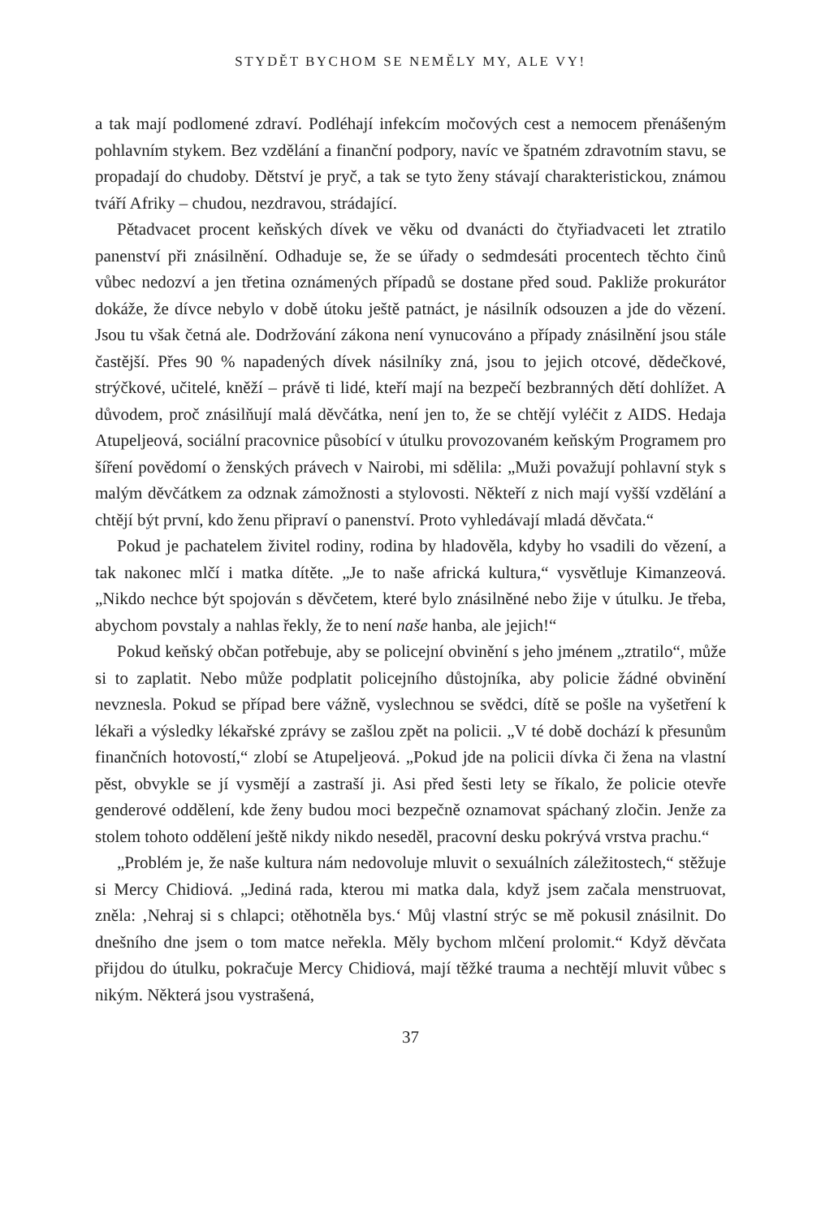STYDĚT BYCHOM SE NEMĚLY MY, ALE VY!
a tak mají podlomené zdraví. Podléhají infekcím močových cest a nemocem přenášeným pohlavním stykem. Bez vzdělání a finanční podpory, navíc ve špatném zdravotním stavu, se propadají do chudoby. Dětství je pryč, a tak se tyto ženy stávají charakteristickou, známou tváří Afriky – chudou, nezdravou, strádající.
Pětadvacet procent keňských dívek ve věku od dvanácti do čtyřiadvaceti let ztratilo panenství při znásilnění. Odhaduje se, že se úřady o sedmdesáti procentech těchto činů vůbec nedozví a jen třetina oznámených případů se dostane před soud. Pakliže prokurátor dokáže, že dívce nebylo v době útoku ještě patnáct, je násilník odsouzen a jde do vězení. Jsou tu však četná ale. Dodržování zákona není vynucováno a případy znásilnění jsou stále častější. Přes 90 % napadených dívek násilníky zná, jsou to jejich otcové, dědečkové, strýčkové, učitelé, kněží – právě ti lidé, kteří mají na bezpečí bezbranných dětí dohlížet. A důvodem, proč znásilňují malá děvčátka, není jen to, že se chtějí vyléčit z AIDS. Hedaja Atupeljeová, sociální pracovnice působící v útulku provozovaném keňským Programem pro šíření povědomí o ženských právech v Nairobi, mi sdělila: „Muži považují pohlavní styk s malým děvčátkem za odznak zámožnosti a stylovosti. Někteří z nich mají vyšší vzdělání a chtějí být první, kdo ženu připraví o panenství. Proto vyhledávají mladá děvčata.“
Pokud je pachatelem živitel rodiny, rodina by hladověla, kdyby ho vsadili do vězení, a tak nakonec mlčí i matka dítěte. „Je to naše africká kultura,“ vysvětluje Kimanzeová. „Nikdo nechce být spojován s děvčetem, které bylo znásilněné nebo žije v útulku. Je třeba, abychom povstaly a nahlas řekly, že to není naše hanba, ale jejich!“
Pokud keňský občan potřebuje, aby se policejní obvinění s jeho jménem „ztratilo“, může si to zaplatit. Nebo může podplatit policejního důstojníka, aby policie žádné obvinění nevznesla. Pokud se případ bere vážně, vyslechnou se svědci, dítě se pošle na vyšetření k lékaři a výsledky lékařské zprávy se zašlou zpět na policii. „V té době dochází k přesunům finančních hotovostí,“ zlobí se Atupeljeová. „Pokud jde na policii dívka či žena na vlastní pěst, obvykle se jí vysmějí a zastraší ji. Asi před šesti lety se říkalo, že policie otevře genderové oddělení, kde ženy budou moci bezpečně oznamovat spáchaný zločin. Jenže za stolem tohoto oddělení ještě nikdy nikdo neseděl, pracovní desku pokrývá vrstva prachu.“
„Problém je, že naše kultura nám nedovoluje mluvit o sexuálních záležitostech,“ stěžuje si Mercy Chidiová. „Jediná rada, kterou mi matka dala, když jsem začala menstruovat, zněla: ‚Nehraj si s chlapci; otěhotněla bys.‘ Můj vlastní strýc se mě pokusil znásilnit. Do dnešního dne jsem o tom matce neřekla. Měly bychom mlčení prolomit.“ Když děvčata přijdou do útulku, pokračuje Mercy Chidiová, mají těžké trauma a nechtějí mluvit vůbec s nikým. Některá jsou vystrašená,
37